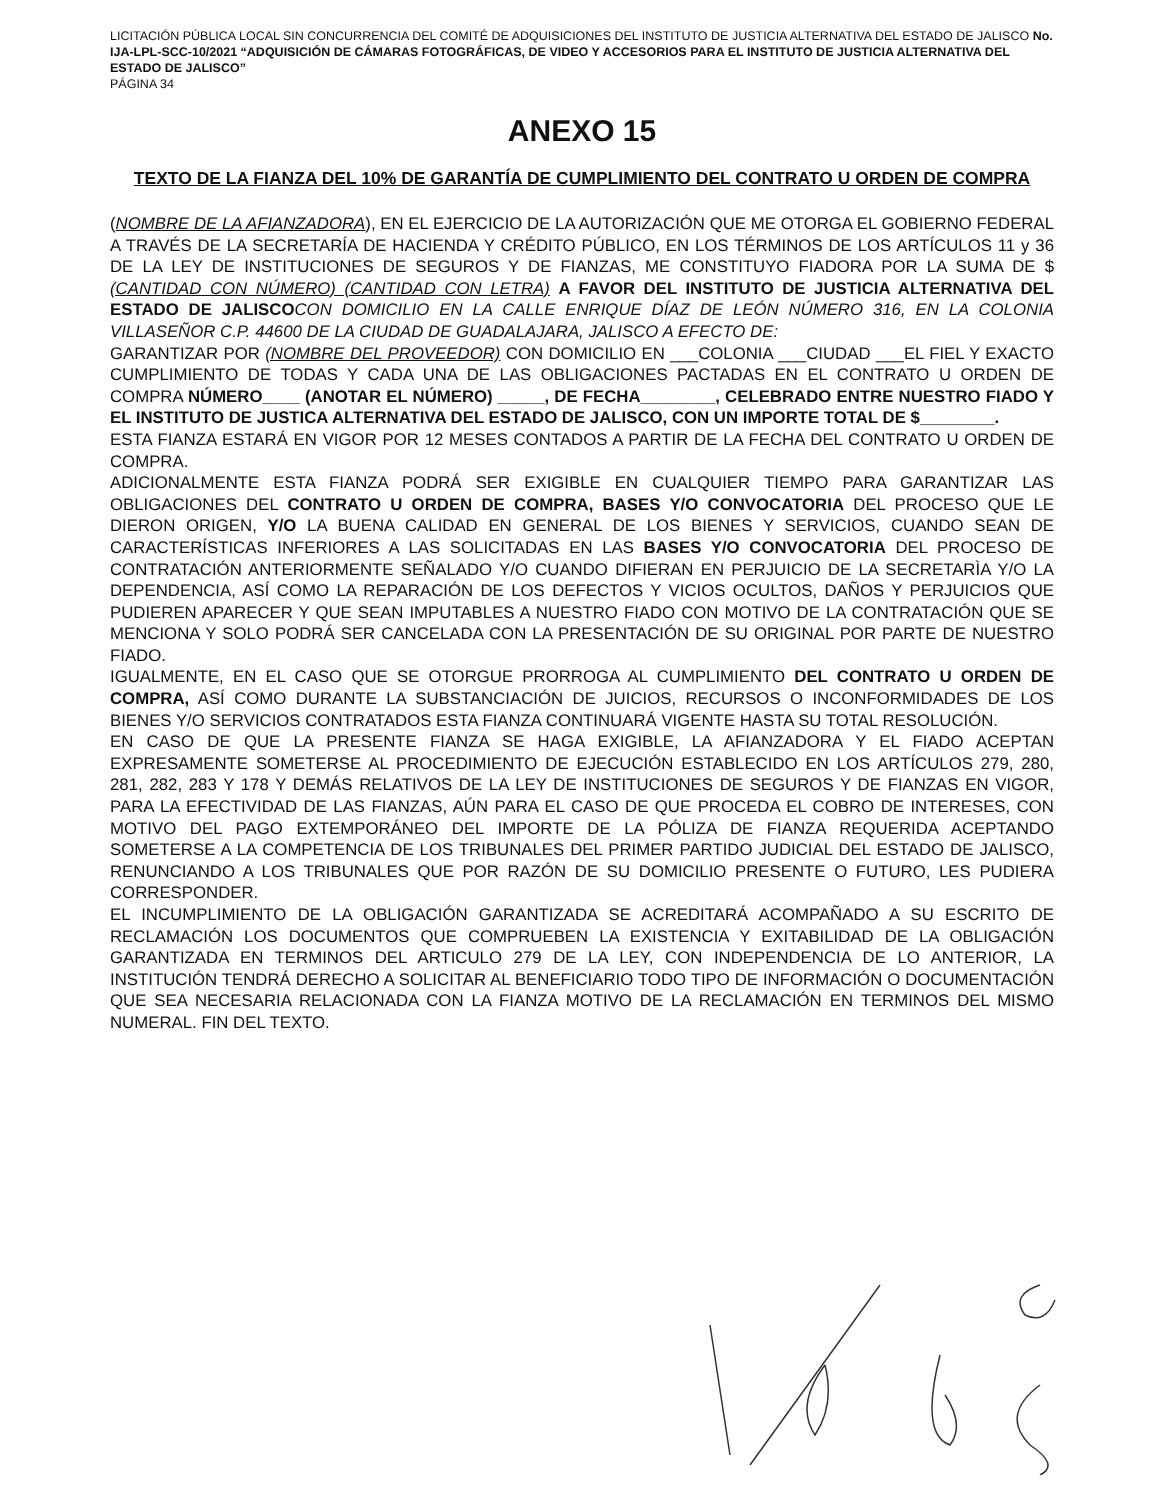LICITACIÓN PÚBLICA LOCAL SIN CONCURRENCIA DEL COMITÉ DE ADQUISICIONES DEL INSTITUTO DE JUSTICIA ALTERNATIVA DEL ESTADO DE JALISCO No. IJA-LPL-SCC-10/2021 “ADQUISICIÓN DE CÁMARAS FOTOGRÁFICAS, DE VIDEO Y ACCESORIOS PARA EL INSTITUTO DE JUSTICIA ALTERNATIVA DEL ESTADO DE JALISCO”
PÁGINA 34
ANEXO 15
TEXTO DE LA FIANZA DEL 10% DE GARANTÍA DE CUMPLIMIENTO DEL CONTRATO U ORDEN DE COMPRA
(NOMBRE DE LA AFIANZADORA), EN EL EJERCICIO DE LA AUTORIZACIÓN QUE ME OTORGA EL GOBIERNO FEDERAL A TRAVÉS DE LA SECRETARÍA DE HACIENDA Y CRÉDITO PÚBLICO, EN LOS TÉRMINOS DE LOS ARTÍCULOS 11 y 36 DE LA LEY DE INSTITUCIONES DE SEGUROS Y DE FIANZAS, ME CONSTITUYO FIADORA POR LA SUMA DE $ (CANTIDAD CON NÚMERO) (CANTIDAD CON LETRA) A FAVOR DEL INSTITUTO DE JUSTICIA ALTERNATIVA DEL ESTADO DE JALISCO CON DOMICILIO EN LA CALLE ENRIQUE DÍAZ DE LEÓN NÚMERO 316, EN LA COLONIA VILLASEÑOR C.P. 44600 DE LA CIUDAD DE GUADALAJARA, JALISCO A EFECTO DE:
GARANTIZAR POR (NOMBRE DEL PROVEEDOR) CON DOMICILIO EN ___COLONIA ___CIUDAD ___EL FIEL Y EXACTO CUMPLIMIENTO DE TODAS Y CADA UNA DE LAS OBLIGACIONES PACTADAS EN EL CONTRATO U ORDEN DE COMPRA NÚMERO____ (ANOTAR EL NÚMERO) _____, DE FECHA________, CELEBRADO ENTRE NUESTRO FIADO Y EL INSTITUTO DE JUSTICA ALTERNATIVA DEL ESTADO DE JALISCO, CON UN IMPORTE TOTAL DE $________.
ESTA FIANZA ESTARÁ EN VIGOR POR 12 MESES CONTADOS A PARTIR DE LA FECHA DEL CONTRATO U ORDEN DE COMPRA.
ADICIONALMENTE ESTA FIANZA PODRÁ SER EXIGIBLE EN CUALQUIER TIEMPO PARA GARANTIZAR LAS OBLIGACIONES DEL CONTRATO U ORDEN DE COMPRA, BASES Y/O CONVOCATORIA DEL PROCESO QUE LE DIERON ORIGEN, Y/O LA BUENA CALIDAD EN GENERAL DE LOS BIENES Y SERVICIOS, CUANDO SEAN DE CARACTERÍSTICAS INFERIORES A LAS SOLICITADAS EN LAS BASES Y/O CONVOCATORIA DEL PROCESO DE CONTRATACIÓN ANTERIORMENTE SEÑALADO Y/O CUANDO DIFIERAN EN PERJUICIO DE LA SECRETARÌA Y/O LA DEPENDENCIA, ASÍ COMO LA REPARACIÓN DE LOS DEFECTOS Y VICIOS OCULTOS, DAÑOS Y PERJUICIOS QUE PUDIEREN APARECER Y QUE SEAN IMPUTABLES A NUESTRO FIADO CON MOTIVO DE LA CONTRATACIÓN QUE SE MENCIONA Y SOLO PODRÁ SER CANCELADA CON LA PRESENTACIÓN DE SU ORIGINAL POR PARTE DE NUESTRO FIADO.
IGUALMENTE, EN EL CASO QUE SE OTORGUE PRORROGA AL CUMPLIMIENTO DEL CONTRATO U ORDEN DE COMPRA, ASÍ COMO DURANTE LA SUBSTANCIACIÓN DE JUICIOS, RECURSOS O INCONFORMIDADES DE LOS BIENES Y/O SERVICIOS CONTRATADOS ESTA FIANZA CONTINUARÁ VIGENTE HASTA SU TOTAL RESOLUCIÓN.
EN CASO DE QUE LA PRESENTE FIANZA SE HAGA EXIGIBLE, LA AFIANZADORA Y EL FIADO ACEPTAN EXPRESAMENTE SOMETERSE AL PROCEDIMIENTO DE EJECUCIÓN ESTABLECIDO EN LOS ARTÍCULOS 279, 280, 281, 282, 283 Y 178 Y DEMÁS RELATIVOS DE LA LEY DE INSTITUCIONES DE SEGUROS Y DE FIANZAS EN VIGOR, PARA LA EFECTIVIDAD DE LAS FIANZAS, AÚN PARA EL CASO DE QUE PROCEDA EL COBRO DE INTERESES, CON MOTIVO DEL PAGO EXTEMPORÁNEO DEL IMPORTE DE LA PÓLIZA DE FIANZA REQUERIDA ACEPTANDO SOMETERSE A LA COMPETENCIA DE LOS TRIBUNALES DEL PRIMER PARTIDO JUDICIAL DEL ESTADO DE JALISCO, RENUNCIANDO A LOS TRIBUNALES QUE POR RAZÓN DE SU DOMICILIO PRESENTE O FUTURO, LES PUDIERA CORRESPONDER.
EL INCUMPLIMIENTO DE LA OBLIGACIÓN GARANTIZADA SE ACREDITARÁ ACOMPAÑADO A SU ESCRITO DE RECLAMACIÓN LOS DOCUMENTOS QUE COMPRUEBEN LA EXISTENCIA Y EXITABILIDAD DE LA OBLIGACIÓN GARANTIZADA EN TERMINOS DEL ARTICULO 279 DE LA LEY, CON INDEPENDENCIA DE LO ANTERIOR, LA INSTITUCIÓN TENDRÁ DERECHO A SOLICITAR AL BENEFICIARIO TODO TIPO DE INFORMACIÓN O DOCUMENTACIÓN QUE SEA NECESARIA RELACIONADA CON LA FIANZA MOTIVO DE LA RECLAMACIÓN EN TERMINOS DEL MISMO NUMERAL. FIN DEL TEXTO.